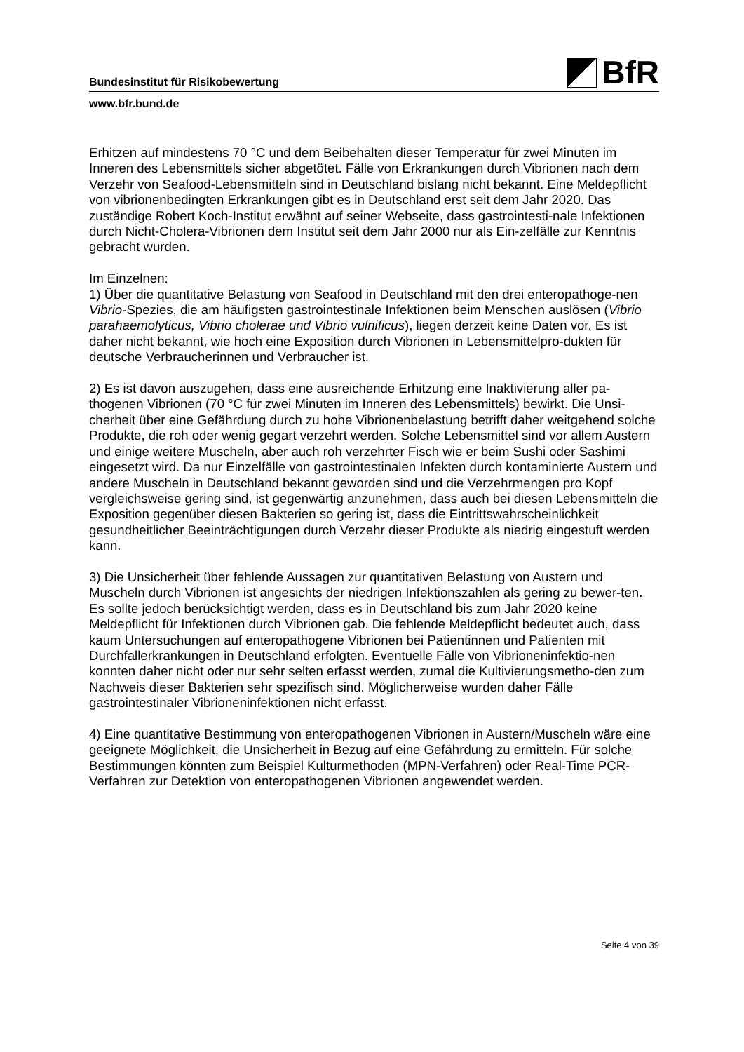Bundesinstitut für Risikobewertung
BfR
www.bfr.bund.de
Erhitzen auf mindestens 70 °C und dem Beibehalten dieser Temperatur für zwei Minuten im Inneren des Lebensmittels sicher abgetötet. Fälle von Erkrankungen durch Vibrionen nach dem Verzehr von Seafood-Lebensmitteln sind in Deutschland bislang nicht bekannt. Eine Meldepflicht von vibrionenbedingten Erkrankungen gibt es in Deutschland erst seit dem Jahr 2020. Das zuständige Robert Koch-Institut erwähnt auf seiner Webseite, dass gastrointesti-nale Infektionen durch Nicht-Cholera-Vibrionen dem Institut seit dem Jahr 2000 nur als Ein-zelfälle zur Kenntnis gebracht wurden.
Im Einzelnen:
1) Über die quantitative Belastung von Seafood in Deutschland mit den drei enteropathoge-nen Vibrio-Spezies, die am häufigsten gastrointestinale Infektionen beim Menschen auslösen (Vibrio parahaemolyticus, Vibrio cholerae und Vibrio vulnificus), liegen derzeit keine Daten vor. Es ist daher nicht bekannt, wie hoch eine Exposition durch Vibrionen in Lebensmittelpro-dukten für deutsche Verbraucherinnen und Verbraucher ist.
2) Es ist davon auszugehen, dass eine ausreichende Erhitzung eine Inaktivierung aller pa-thogenen Vibrionen (70 °C für zwei Minuten im Inneren des Lebensmittels) bewirkt. Die Unsi-cherheit über eine Gefährdung durch zu hohe Vibrionenbelastung betrifft daher weitgehend solche Produkte, die roh oder wenig gegart verzehrt werden. Solche Lebensmittel sind vor allem Austern und einige weitere Muscheln, aber auch roh verzehrter Fisch wie er beim Sushi oder Sashimi eingesetzt wird. Da nur Einzelfälle von gastrointestinalen Infekten durch kontaminierte Austern und andere Muscheln in Deutschland bekannt geworden sind und die Verzehrmengen pro Kopf vergleichsweise gering sind, ist gegenwärtig anzunehmen, dass auch bei diesen Lebensmitteln die Exposition gegenüber diesen Bakterien so gering ist, dass die Eintrittswahrscheinlichkeit gesundheitlicher Beeinträchtigungen durch Verzehr dieser Produkte als niedrig eingestuft werden kann.
3) Die Unsicherheit über fehlende Aussagen zur quantitativen Belastung von Austern und Muscheln durch Vibrionen ist angesichts der niedrigen Infektionszahlen als gering zu bewer-ten. Es sollte jedoch berücksichtigt werden, dass es in Deutschland bis zum Jahr 2020 keine Meldepflicht für Infektionen durch Vibrionen gab. Die fehlende Meldepflicht bedeutet auch, dass kaum Untersuchungen auf enteropathogene Vibrionen bei Patientinnen und Patienten mit Durchfallerkrankungen in Deutschland erfolgten. Eventuelle Fälle von Vibrioneninfektio-nen konnten daher nicht oder nur sehr selten erfasst werden, zumal die Kultivierungsmetho-den zum Nachweis dieser Bakterien sehr spezifisch sind. Möglicherweise wurden daher Fälle gastrointestinaler Vibrioneninfektionen nicht erfasst.
4) Eine quantitative Bestimmung von enteropathogenen Vibrionen in Austern/Muscheln wäre eine geeignete Möglichkeit, die Unsicherheit in Bezug auf eine Gefährdung zu ermitteln. Für solche Bestimmungen könnten zum Beispiel Kulturmethoden (MPN-Verfahren) oder Real-Time PCR-Verfahren zur Detektion von enteropathogenen Vibrionen angewendet werden.
Seite 4 von 39